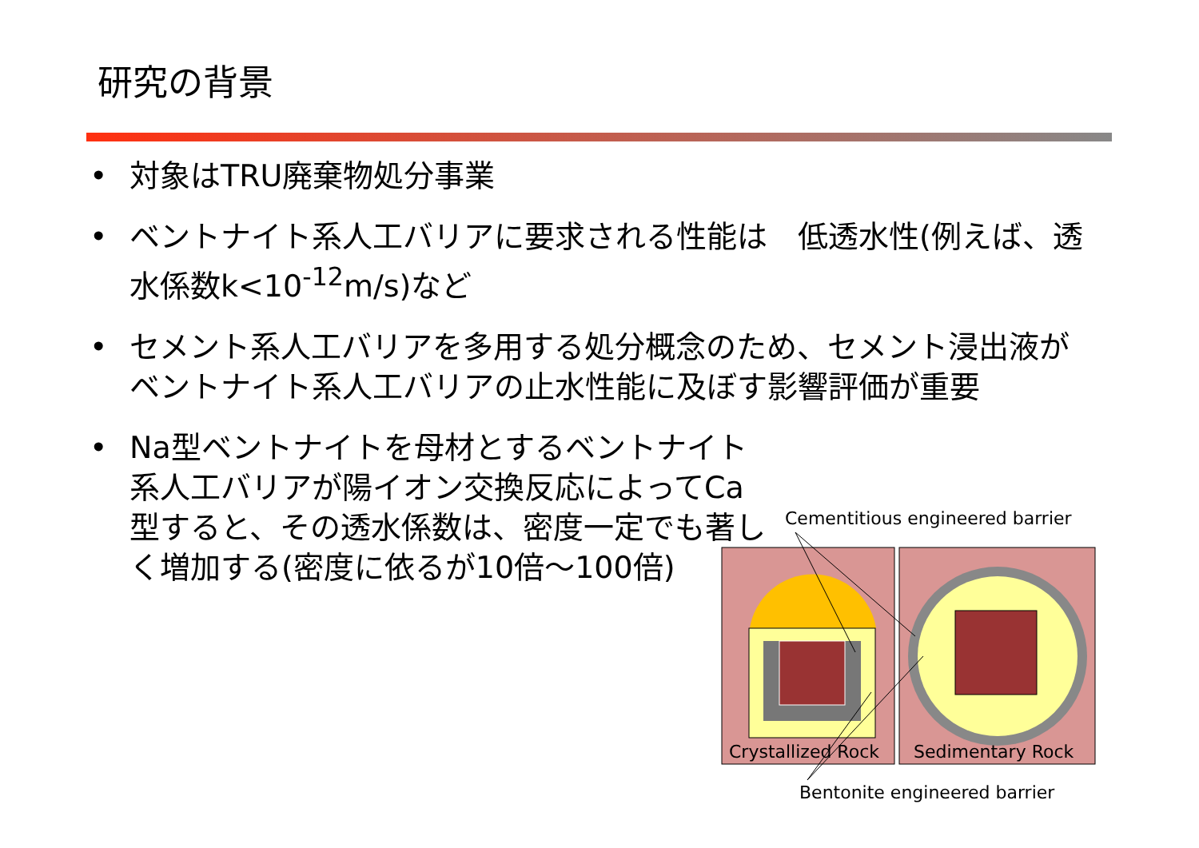研究の背景
• 対象はTRU廃棄物処分事業
• ベントナイト系人工バリアに要求される性能は　低透水性(例えば、透水係数k<10<sup>-12</sup>m/s)など
• セメント系人工バリアを多用する処分概念のため、セメント浸出液がベントナイト系人工バリアの止水性能に及ぼす影響評価が重要
• Na型ベントナイトを母材とするベントナイト系人工バリアが陽イオン交換反応によってCa型すると、その透水係数は、密度一定でも著しく増加する(密度に依るが10倍～100倍)
Cementitious engineered barrier
Crystallized Rock Sedimentary Rock
Bentonite engineered barrier